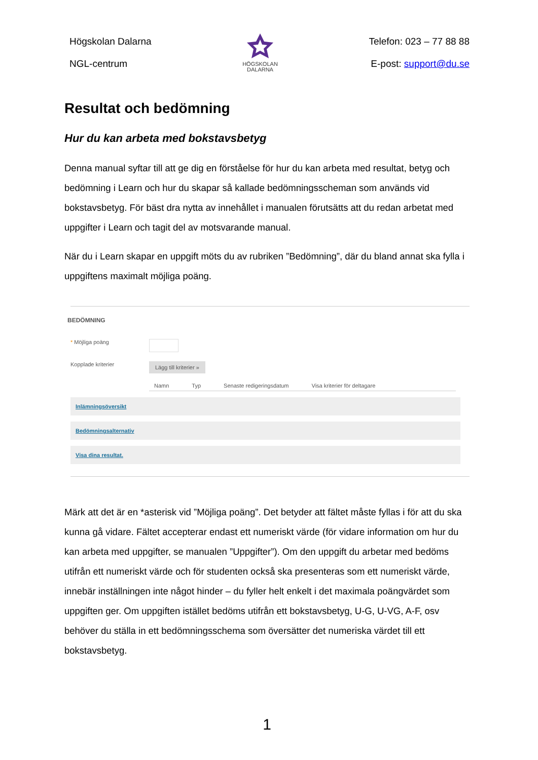Högskolan Dalarna
NGL-centrum
HÖGSKOLAN
DALARNA
Telefon: 023 – 77 88 88
E-post: support@du.se
Resultat och bedömning
Hur du kan arbeta med bokstavsbetyg
Denna manual syftar till att ge dig en förståelse för hur du kan arbeta med resultat, betyg och bedömning i Learn och hur du skapar så kallade bedömningsscheman som används vid bokstavsbetyg. För bäst dra nytta av innehållet i manualen förutsätts att du redan arbetat med uppgifter i Learn och tagit del av motsvarande manual.
När du i Learn skapar en uppgift möts du av rubriken ”Bedömning”, där du bland annat ska fylla i uppgiftens maximalt möjliga poäng.
BEDÖMNING
* Möjliga poäng
Kopplade kriterier
Lägg till kriterier »
Namn Typ Senaste redigeringsdatum Visa kriterier för deltagare
Inlämningsöversikt
Bedömningsalternativ
Visa dina resultat.
Märk att det är en *asterisk vid ”Möjliga poäng”. Det betyder att fältet måste fyllas i för att du ska kunna gå vidare. Fältet accepterar endast ett numeriskt värde (för vidare information om hur du kan arbeta med uppgifter, se manualen ”Uppgifter”). Om den uppgift du arbetar med bedöms utifrån ett numeriskt värde och för studenten också ska presenteras som ett numeriskt värde, innebär inställningen inte något hinder – du fyller helt enkelt i det maximala poängvärdet som uppgiften ger. Om uppgiften istället bedöms utifrån ett bokstavsbetyg, U-G, U-VG, A-F, osv behöver du ställa in ett bedömningsschema som översätter det numeriska värdet till ett bokstavsbetyg.
1